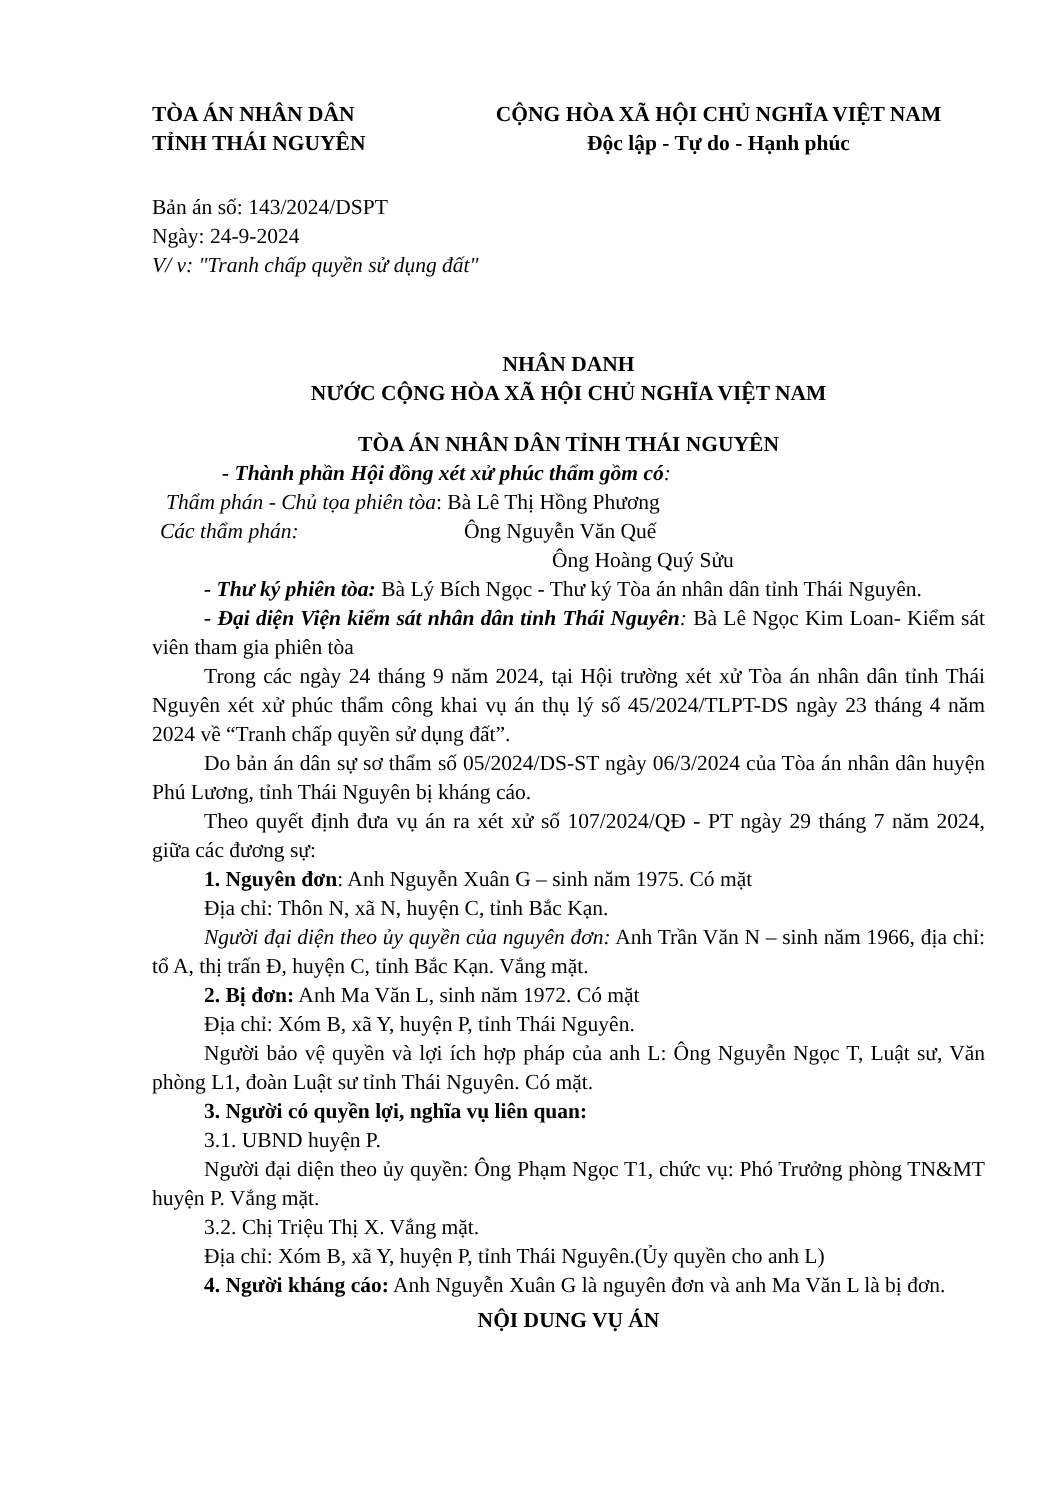TÒA ÁN NHÂN DÂN
TỈNH THÁI NGUYÊN
CỘNG HÒA XÃ HỘI CHỦ NGHĨA VIỆT NAM
Độc lập - Tự do - Hạnh phúc
Bản án số: 143/2024/DSPT
Ngày: 24-9-2024
V/ v: "Tranh chấp quyền sử dụng đất"
NHÂN DANH
NƯỚC CỘNG HÒA XÃ HỘI CHỦ NGHĨA VIỆT NAM
TÒA ÁN NHÂN DÂN TỈNH THÁI NGUYÊN
- Thành phần Hội đồng xét xử phúc thẩm gồm có:
Thẩm phán - Chủ tọa phiên tòa: Bà Lê Thị Hồng Phương
Các thẩm phán: Ông Nguyễn Văn Quế
Ông Hoàng Quý Sửu
- Thư ký phiên tòa: Bà Lý Bích Ngọc - Thư ký Tòa án nhân dân tỉnh Thái Nguyên.
- Đại diện Viện kiểm sát nhân dân tỉnh Thái Nguyên: Bà Lê Ngọc Kim Loan- Kiểm sát viên tham gia phiên tòa
Trong các ngày 24 tháng 9 năm 2024, tại Hội trường xét xử Tòa án nhân dân tỉnh Thái Nguyên xét xử phúc thẩm công khai vụ án thụ lý số 45/2024/TLPT-DS ngày 23 tháng 4 năm 2024 về “Tranh chấp quyền sử dụng đất”.
Do bản án dân sự sơ thẩm số 05/2024/DS-ST ngày 06/3/2024 của Tòa án nhân dân huyện Phú Lương, tỉnh Thái Nguyên bị kháng cáo.
Theo quyết định đưa vụ án ra xét xử số 107/2024/QĐ - PT ngày 29 tháng 7 năm 2024, giữa các đương sự:
1. Nguyên đơn: Anh Nguyễn Xuân G – sinh năm 1975. Có mặt
Địa chỉ: Thôn N, xã N, huyện C, tỉnh Bắc Kạn.
Người đại diện theo ủy quyền của nguyên đơn: Anh Trần Văn N – sinh năm 1966, địa chỉ: tổ A, thị trấn Đ, huyện C, tỉnh Bắc Kạn. Vắng mặt.
2. Bị đơn: Anh Ma Văn L, sinh năm 1972. Có mặt
Địa chỉ: Xóm B, xã Y, huyện P, tỉnh Thái Nguyên.
Người bảo vệ quyền và lợi ích hợp pháp của anh L: Ông Nguyễn Ngọc T, Luật sư, Văn phòng L1, đoàn Luật sư tỉnh Thái Nguyên. Có mặt.
3. Người có quyền lợi, nghĩa vụ liên quan:
3.1. UBND huyện P.
Người đại diện theo ủy quyền: Ông Phạm Ngọc T1, chức vụ: Phó Trưởng phòng TN&MT huyện P. Vắng mặt.
3.2. Chị Triệu Thị X. Vắng mặt.
Địa chỉ: Xóm B, xã Y, huyện P, tỉnh Thái Nguyên.(Ủy quyền cho anh L)
4. Người kháng cáo: Anh Nguyễn Xuân G là nguyên đơn và anh Ma Văn L là bị đơn.
NỘI DUNG VỤ ÁN